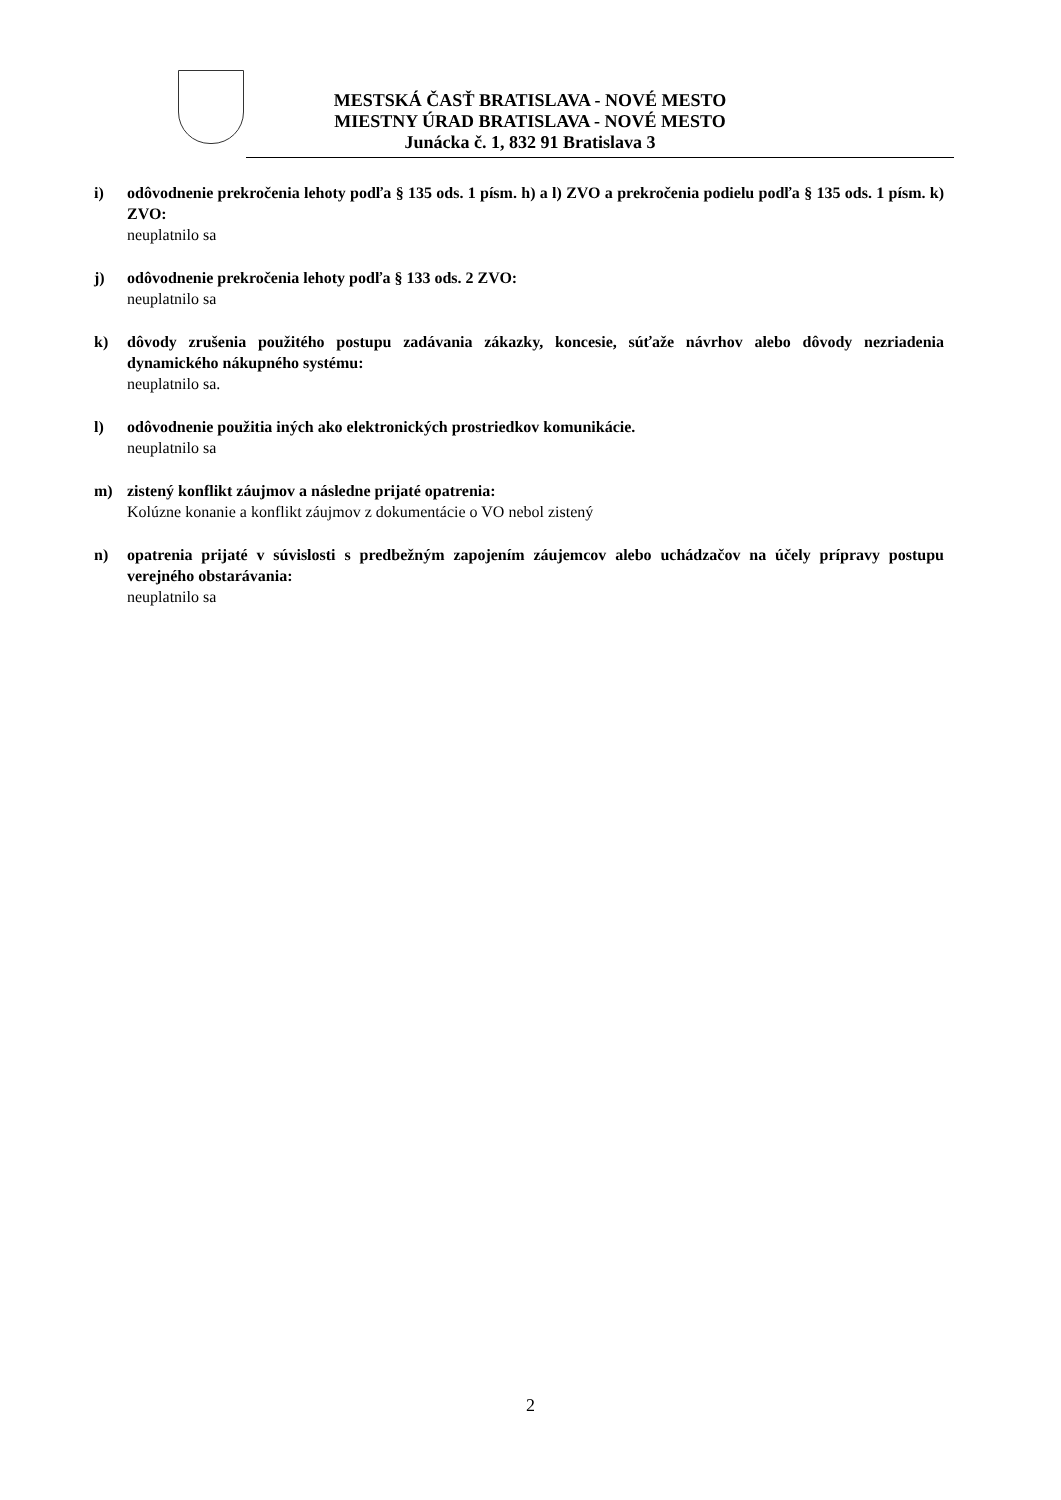MESTSKÁ ČASŤ BRATISLAVA - NOVÉ MESTO
MIESTNY ÚRAD BRATISLAVA - NOVÉ MESTO
Junácka č. 1, 832 91 Bratislava 3
i) odôvodnenie prekročenia lehoty podľa § 135 ods. 1 písm. h) a l) ZVO a prekročenia podielu podľa § 135 ods. 1 písm. k) ZVO:
neuplatnilo sa
j) odôvodnenie prekročenia lehoty podľa § 133 ods. 2 ZVO:
neuplatnilo sa
k) dôvody zrušenia použitého postupu zadávania zákazky, koncesie, súťaže návrhov alebo dôvody nezriadenia dynamického nákupného systému:
neuplatnilo sa.
l) odôvodnenie použitia iných ako elektronických prostriedkov komunikácie.
neuplatnilo sa
m) zistený konflikt záujmov a následne prijaté opatrenia:
Kolúzne konanie a konflikt záujmov z dokumentácie o VO nebol zistený
n) opatrenia prijaté v súvislosti s predbežným zapojením záujemcov alebo uchádzačov na účely prípravy postupu verejného obstarávania:
neuplatnilo sa
2